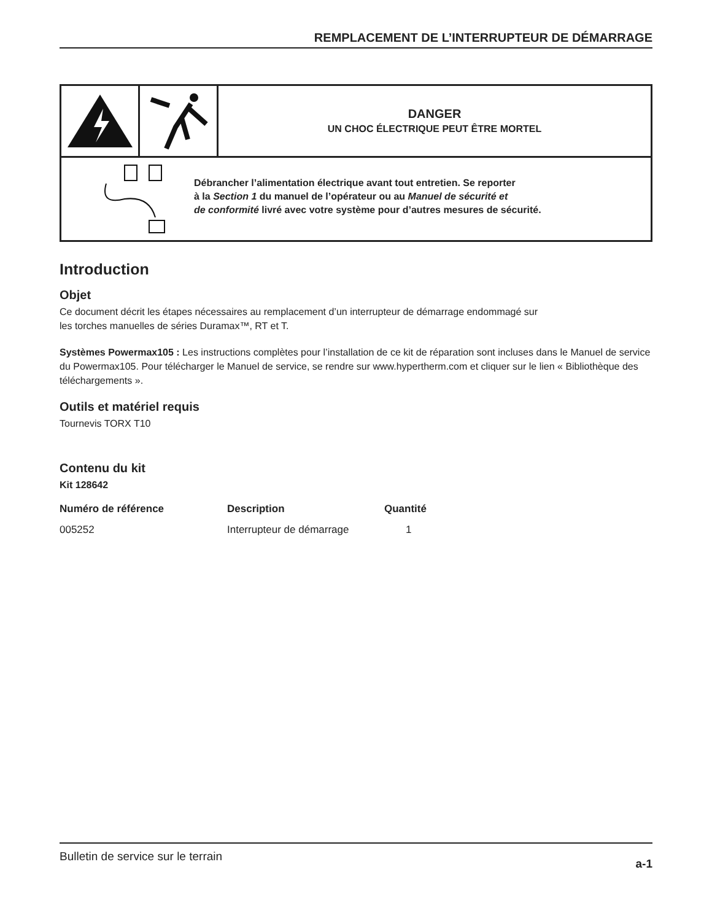REMPLACEMENT DE L’INTERRUPTEUR DE DÉMARRAGE
DANGER
UN CHOC ÉLECTRIQUE PEUT ÊTRE MORTEL
Débrancher l’alimentation électrique avant tout entretien. Se reporter
à la Section 1 du manuel de l’opérateur ou au Manuel de sécurité et
de conformité livré avec votre système pour d’autres mesures de sécurité.
Introduction
Objet
Ce document décrit les étapes nécessaires au remplacement d’un interrupteur de démarrage endommagé sur
les torches manuelles de séries Duramax™, RT et T.
Systèmes Powermax105 : Les instructions complètes pour l’installation de ce kit de réparation sont incluses dans le Manuel de service du Powermax105. Pour télécharger le Manuel de service, se rendre sur www.hypertherm.com et cliquer sur le lien « Bibliothèque des téléchargements ».
Outils et matériel requis
Tournevis TORX T10
Contenu du kit
Kit 128642
| Numéro de référence | Description | Quantité |
| --- | --- | --- |
| 005252 | Interrupteur de démarrage | 1 |
Bulletin de service sur le terrain a-1